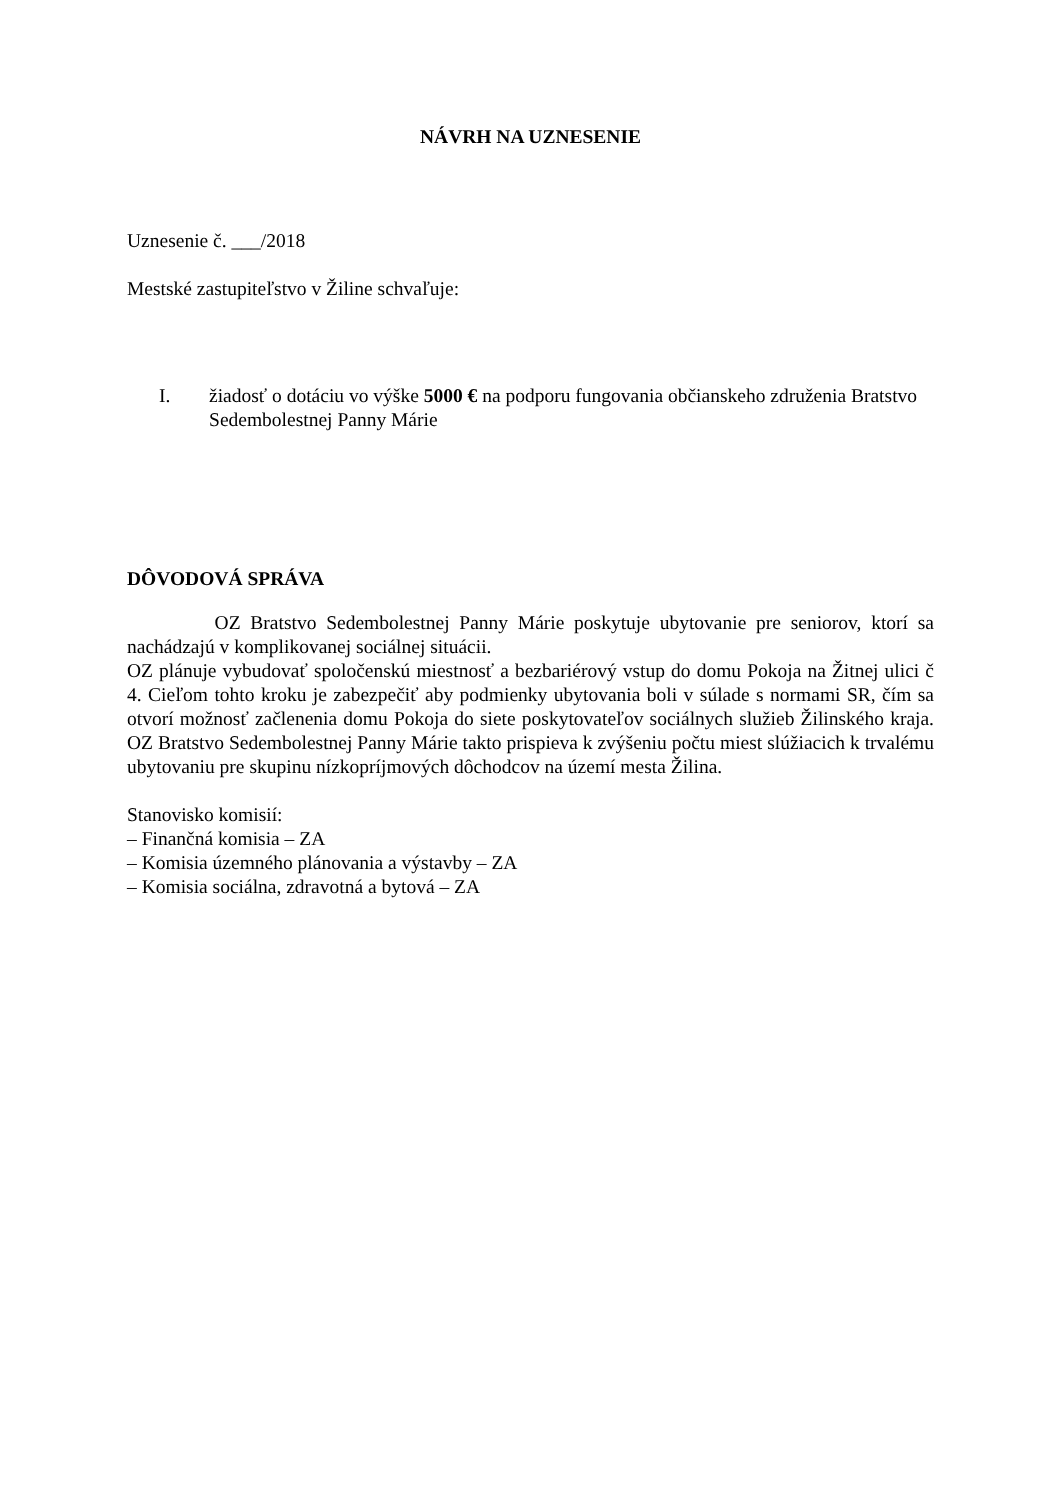NÁVRH NA UZNESENIE
Uznesenie č. ___/2018
Mestské zastupiteľstvo v Žiline schvaľuje:
I. žiadosť o dotáciu vo výške 5000 € na podporu fungovania občianskeho združenia Bratstvo Sedembolestnej Panny Márie
DÔVODOVÁ SPRÁVA
OZ Bratstvo Sedembolestnej Panny Márie poskytuje ubytovanie pre seniorov, ktorí sa nachádzajú v komplikovanej sociálnej situácii.
OZ plánuje vybudovať spoločenskú miestnosť a bezbariérový vstup do domu Pokoja na Žitnej ulici č 4. Cieľom tohto kroku je zabezpečiť aby podmienky ubytovania boli v súlade s normami SR, čím sa otvorí možnosť začlenenia domu Pokoja do siete poskytovateľov sociálnych služieb Žilinského kraja. OZ Bratstvo Sedembolestnej Panny Márie takto prispieva k zvýšeniu počtu miest slúžiacich k trvalému ubytovaniu pre skupinu nízkopríjmových dôchodcov na území mesta Žilina.
Stanovisko komisií:
– Finančná komisia – ZA
– Komisia územného plánovania a výstavby – ZA
– Komisia sociálna, zdravotná a bytová – ZA